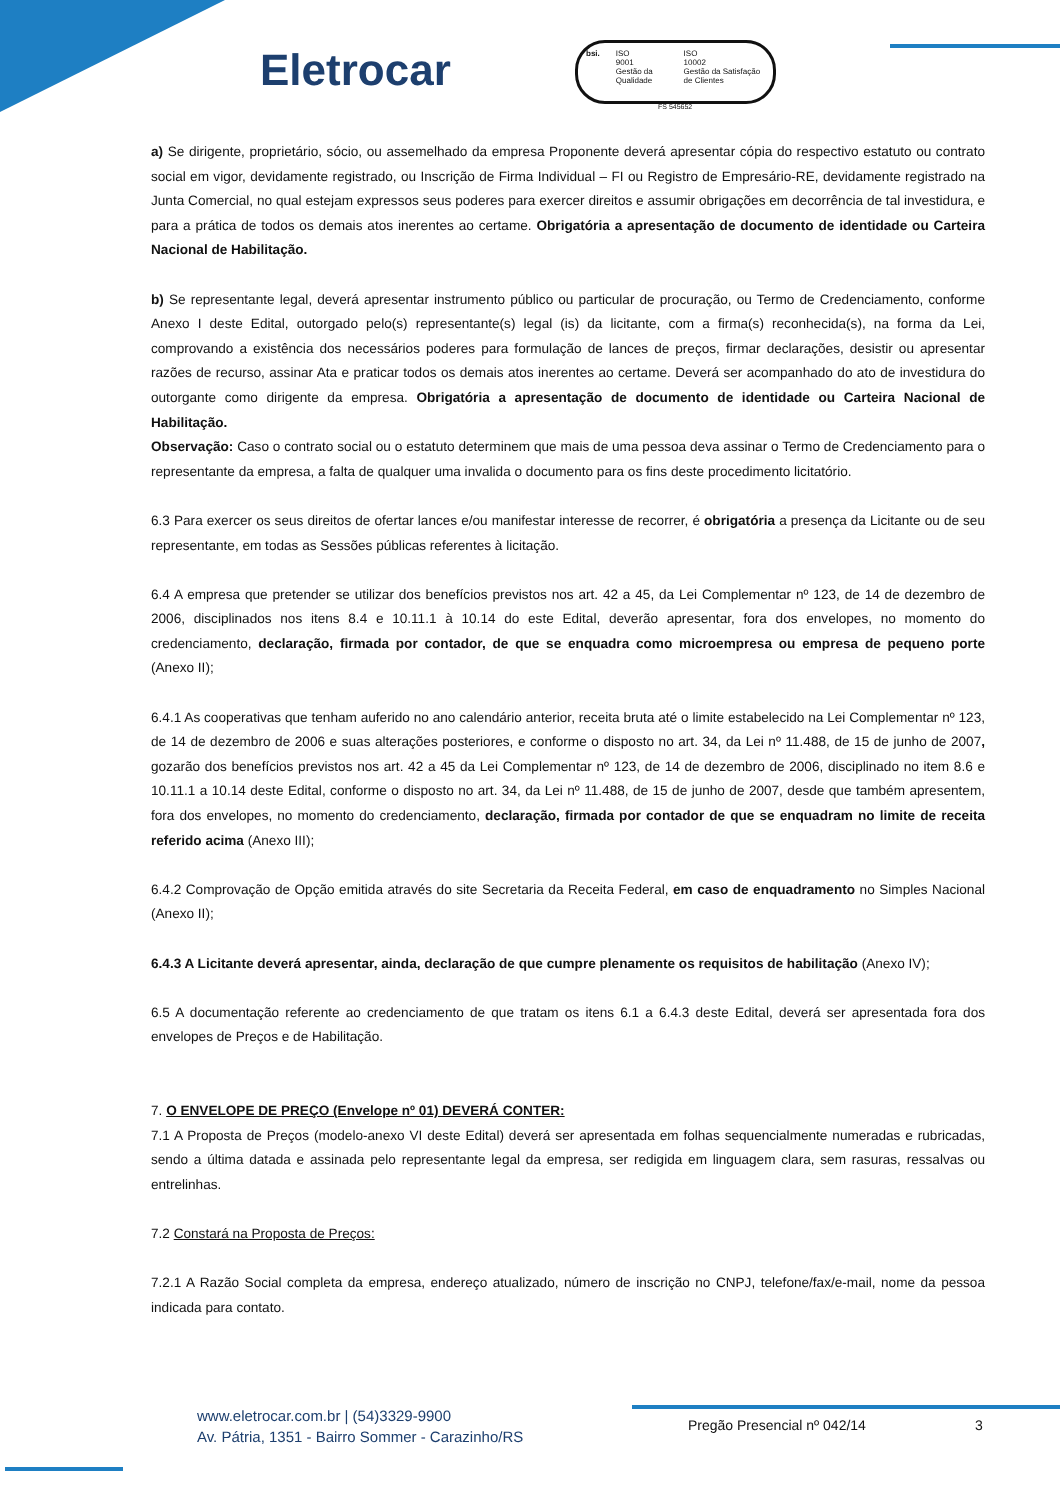Eletrocar
bsi. ISO
9001
Gestão da Qualidade
ISO
10002
Gestão da Satisfação de Clientes
FS 545652
a) Se dirigente, proprietário, sócio, ou assemelhado da empresa Proponente deverá apresentar cópia do respectivo estatuto ou contrato social em vigor, devidamente registrado, ou Inscrição de Firma Individual – FI ou Registro de Empresário-RE, devidamente registrado na Junta Comercial, no qual estejam expressos seus poderes para exercer direitos e assumir obrigações em decorrência de tal investidura, e para a prática de todos os demais atos inerentes ao certame. Obrigatória a apresentação de documento de identidade ou Carteira Nacional de Habilitação.
b) Se representante legal, deverá apresentar instrumento público ou particular de procuração, ou Termo de Credenciamento, conforme Anexo I deste Edital, outorgado pelo(s) representante(s) legal (is) da licitante, com a firma(s) reconhecida(s), na forma da Lei, comprovando a existência dos necessários poderes para formulação de lances de preços, firmar declarações, desistir ou apresentar razões de recurso, assinar Ata e praticar todos os demais atos inerentes ao certame. Deverá ser acompanhado do ato de investidura do outorgante como dirigente da empresa. Obrigatória a apresentação de documento de identidade ou Carteira Nacional de Habilitação.
Observação: Caso o contrato social ou o estatuto determinem que mais de uma pessoa deva assinar o Termo de Credenciamento para o representante da empresa, a falta de qualquer uma invalida o documento para os fins deste procedimento licitatório.
6.3 Para exercer os seus direitos de ofertar lances e/ou manifestar interesse de recorrer, é obrigatória a presença da Licitante ou de seu representante, em todas as Sessões públicas referentes à licitação.
6.4 A empresa que pretender se utilizar dos benefícios previstos nos art. 42 a 45, da Lei Complementar nº 123, de 14 de dezembro de 2006, disciplinados nos itens 8.4 e 10.11.1 à 10.14 do este Edital, deverão apresentar, fora dos envelopes, no momento do credenciamento, declaração, firmada por contador, de que se enquadra como microempresa ou empresa de pequeno porte (Anexo II);
6.4.1 As cooperativas que tenham auferido no ano calendário anterior, receita bruta até o limite estabelecido na Lei Complementar nº 123, de 14 de dezembro de 2006 e suas alterações posteriores, e conforme o disposto no art. 34, da Lei nº 11.488, de 15 de junho de 2007, gozarão dos benefícios previstos nos art. 42 a 45 da Lei Complementar nº 123, de 14 de dezembro de 2006, disciplinado no item 8.6 e 10.11.1 a 10.14 deste Edital, conforme o disposto no art. 34, da Lei nº 11.488, de 15 de junho de 2007, desde que também apresentem, fora dos envelopes, no momento do credenciamento, declaração, firmada por contador de que se enquadram no limite de receita referido acima (Anexo III);
6.4.2 Comprovação de Opção emitida através do site Secretaria da Receita Federal, em caso de enquadramento no Simples Nacional (Anexo II);
6.4.3 A Licitante deverá apresentar, ainda, declaração de que cumpre plenamente os requisitos de habilitação (Anexo IV);
6.5 A documentação referente ao credenciamento de que tratam os itens 6.1 a 6.4.3 deste Edital, deverá ser apresentada fora dos envelopes de Preços e de Habilitação.
7. O ENVELOPE DE PREÇO (Envelope nº 01) DEVERÁ CONTER:
7.1 A Proposta de Preços (modelo-anexo VI deste Edital) deverá ser apresentada em folhas sequencialmente numeradas e rubricadas, sendo a última datada e assinada pelo representante legal da empresa, ser redigida em linguagem clara, sem rasuras, ressalvas ou entrelinhas.
7.2 Constará na Proposta de Preços:
7.2.1 A Razão Social completa da empresa, endereço atualizado, número de inscrição no CNPJ, telefone/fax/e-mail, nome da pessoa indicada para contato.
www.eletrocar.com.br | (54)3329-9900
Av. Pátria, 1351 - Bairro Sommer - Carazinho/RS
Pregão Presencial nº 042/14 3